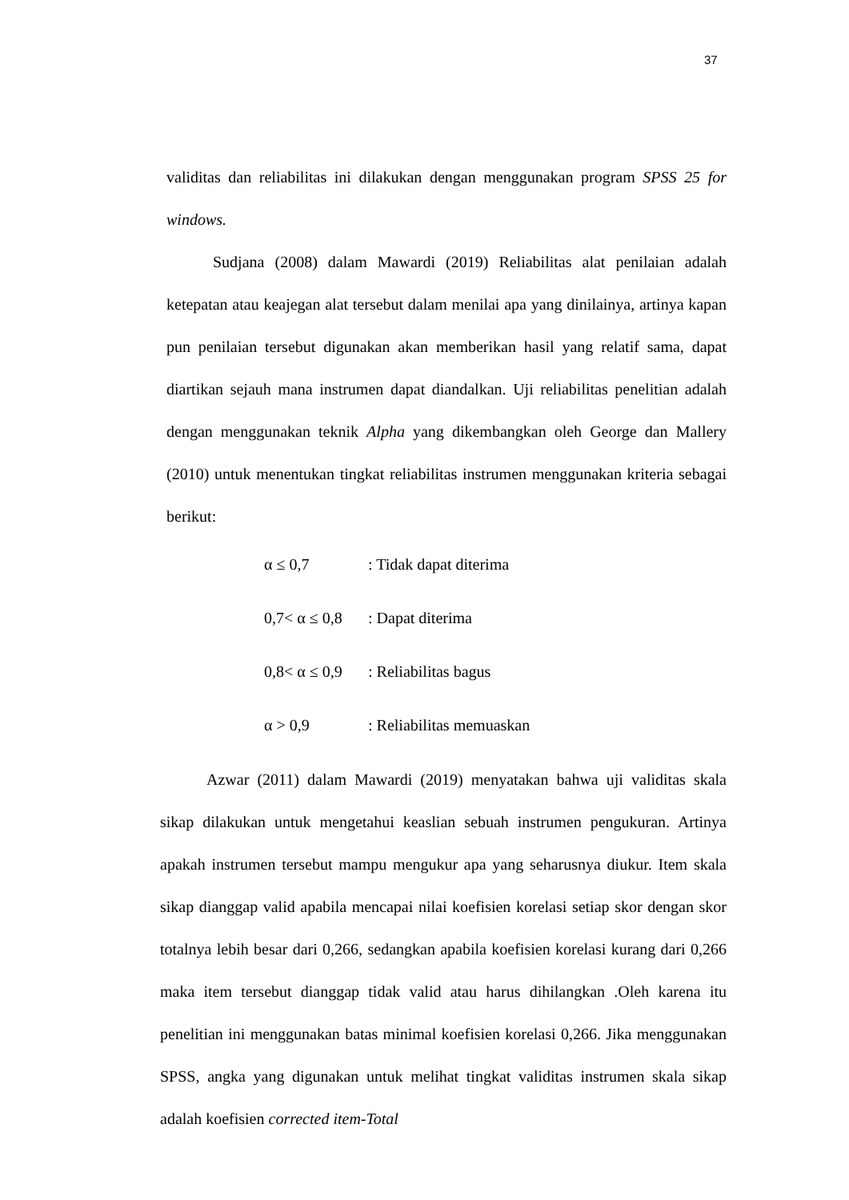37
validitas dan reliabilitas ini dilakukan dengan menggunakan program SPSS 25 for windows.
Sudjana (2008) dalam Mawardi (2019) Reliabilitas alat penilaian adalah ketepatan atau keajegan alat tersebut dalam menilai apa yang dinilainya, artinya kapan pun penilaian tersebut digunakan akan memberikan hasil yang relatif sama, dapat diartikan sejauh mana instrumen dapat diandalkan. Uji reliabilitas penelitian adalah dengan menggunakan teknik Alpha yang dikembangkan oleh George dan Mallery (2010) untuk menentukan tingkat reliabilitas instrumen menggunakan kriteria sebagai berikut:
α ≤ 0,7: Tidak dapat diterima
0,7< α ≤ 0,8: Dapat diterima
0,8< α ≤ 0,9: Reliabilitas bagus
α > 0,9: Reliabilitas memuaskan
Azwar (2011) dalam Mawardi (2019) menyatakan bahwa uji validitas skala sikap dilakukan untuk mengetahui keaslian sebuah instrumen pengukuran. Artinya apakah instrumen tersebut mampu mengukur apa yang seharusnya diukur. Item skala sikap dianggap valid apabila mencapai nilai koefisien korelasi setiap skor dengan skor totalnya lebih besar dari 0,266, sedangkan apabila koefisien korelasi kurang dari 0,266 maka item tersebut dianggap tidak valid atau harus dihilangkan .Oleh karena itu penelitian ini menggunakan batas minimal koefisien korelasi 0,266. Jika menggunakan SPSS, angka yang digunakan untuk melihat tingkat validitas instrumen skala sikap adalah koefisien corrected item-Total